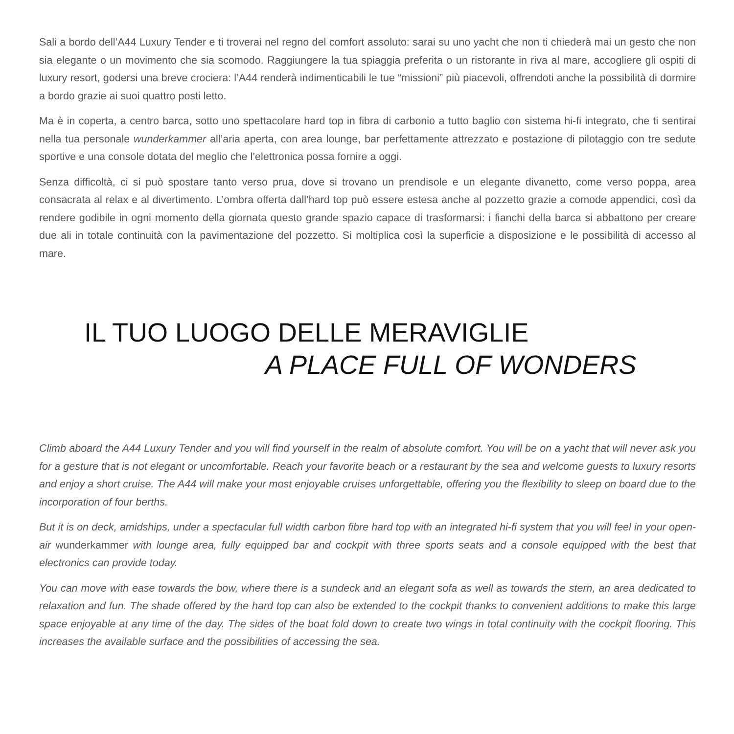Sali a bordo dell’A44 Luxury Tender e ti troverai nel regno del comfort assoluto: sarai su uno yacht che non ti chiederà mai un gesto che non sia elegante o un movimento che sia scomodo. Raggiungere la tua spiaggia preferita o un ristorante in riva al mare, accogliere gli ospiti di luxury resort, godersi una breve crociera: l’A44 renderà indimenticabili le tue “missioni” più piacevoli, offrendoti anche la possibilità di dormire a bordo grazie ai suoi quattro posti letto.
Ma è in coperta, a centro barca, sotto uno spettacolare hard top in fibra di carbonio a tutto baglio con sistema hi-fi integrato, che ti sentirai nella tua personale wunderkammer all’aria aperta, con area lounge, bar perfettamente attrezzato e postazione di pilotaggio con tre sedute sportive e una console dotata del meglio che l’elettronica possa fornire a oggi.
Senza difficoltà, ci si può spostare tanto verso prua, dove si trovano un prendisole e un elegante divanetto, come verso poppa, area consacrata al relax e al divertimento. L’ombra offerta dall’hard top può essere estesa anche al pozzetto grazie a comode appendici, così da rendere godibile in ogni momento della giornata questo grande spazio capace di trasformarsi: i fianchi della barca si abbattono per creare due ali in totale continuità con la pavimentazione del pozzetto. Si moltiplica così la superficie a disposizione e le possibilità di accesso al mare.
IL TUO LUOGO DELLE MERAVIGLIE
A PLACE FULL OF WONDERS
Climb aboard the A44 Luxury Tender and you will find yourself in the realm of absolute comfort. You will be on a yacht that will never ask you for a gesture that is not elegant or uncomfortable. Reach your favorite beach or a restaurant by the sea and welcome guests to luxury resorts and enjoy a short cruise. The A44 will make your most enjoyable cruises unforgettable, offering you the flexibility to sleep on board due to the incorporation of four berths.
But it is on deck, amidships, under a spectacular full width carbon fibre hard top with an integrated hi-fi system that you will feel in your open-air wunderkammer with lounge area, fully equipped bar and cockpit with three sports seats and a console equipped with the best that electronics can provide today.
You can move with ease towards the bow, where there is a sundeck and an elegant sofa as well as towards the stern, an area dedicated to relaxation and fun. The shade offered by the hard top can also be extended to the cockpit thanks to convenient additions to make this large space enjoyable at any time of the day. The sides of the boat fold down to create two wings in total continuity with the cockpit flooring. This increases the available surface and the possibilities of accessing the sea.